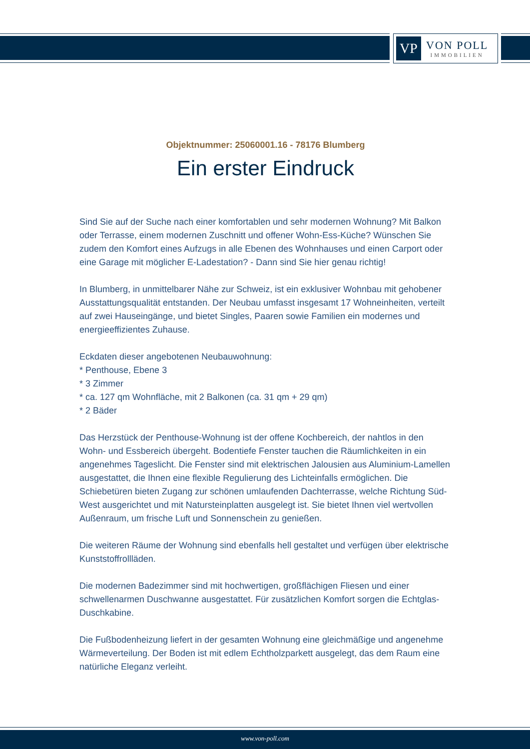VP
VON POLL
IMMOBILIEN
Objektnummer: 25060001.16 - 78176 Blumberg
Ein erster Eindruck
Sind Sie auf der Suche nach einer komfortablen und sehr modernen Wohnung? Mit Balkon oder Terrasse, einem modernen Zuschnitt und offener Wohn-Ess-Küche? Wünschen Sie zudem den Komfort eines Aufzugs in alle Ebenen des Wohnhauses und einen Carport oder eine Garage mit möglicher E-Ladestation? - Dann sind Sie hier genau richtig!
In Blumberg, in unmittelbarer Nähe zur Schweiz, ist ein exklusiver Wohnbau mit gehobener Ausstattungsqualität entstanden. Der Neubau umfasst insgesamt 17 Wohneinheiten, verteilt auf zwei Hauseingänge, und bietet Singles, Paaren sowie Familien ein modernes und energieeffizientes Zuhause.
Eckdaten dieser angebotenen Neubauwohnung:
* Penthouse, Ebene 3
* 3 Zimmer
* ca. 127 qm Wohnfläche, mit 2 Balkonen (ca. 31 qm + 29 qm)
* 2 Bäder
Das Herzstück der Penthouse-Wohnung ist der offene Kochbereich, der nahtlos in den Wohn- und Essbereich übergeht. Bodentiefe Fenster tauchen die Räumlichkeiten in ein angenehmes Tageslicht. Die Fenster sind mit elektrischen Jalousien aus Aluminium-Lamellen ausgestattet, die Ihnen eine flexible Regulierung des Lichteinfalls ermöglichen. Die Schiebetüren bieten Zugang zur schönen umlaufenden Dachterrasse, welche Richtung Süd-West ausgerichtet und mit Natursteinplatten ausgelegt ist. Sie bietet Ihnen viel wertvollen Außenraum, um frische Luft und Sonnenschein zu genießen.
Die weiteren Räume der Wohnung sind ebenfalls hell gestaltet und verfügen über elektrische Kunststoffrollläden.
Die modernen Badezimmer sind mit hochwertigen, großflächigen Fliesen und einer schwellenarmen Duschwanne ausgestattet. Für zusätzlichen Komfort sorgen die Echtglas-Duschkabine.
Die Fußbodenheizung liefert in der gesamten Wohnung eine gleichmäßige und angenehme Wärmeverteilung. Der Boden ist mit edlem Echtholzparkett ausgelegt, das dem Raum eine natürliche Eleganz verleiht.
www.von-poll.com